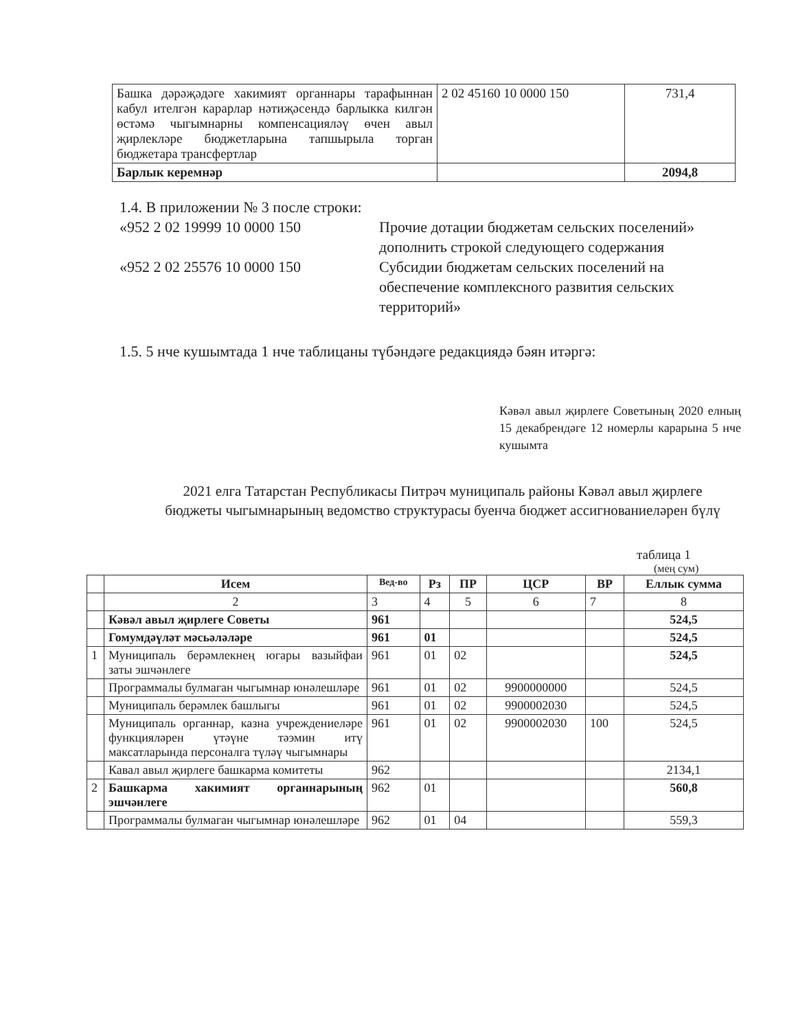| Башка дәрәҗәдәге хакимият органнары тарафыннан кабул ителгән карарлар нәтиҗәсендә барлыкка килгән өстәмә чыгымнарны компенсацияләү өчен авыл җирлекләре бюджетларына тапшырыла торган бюджетара трансфертлар | 2 02 45160 10 0000 150 | 731,4 |
| Барлык керемнәр | | 2094,8 |
1.4. В приложении № 3 после строки:
«952 2 02 19999 10 0000 150 Прочие дотации бюджетам сельских поселений»
дополнить строкой следующего содержания
«952 2 02 25576 10 0000 150 Субсидии бюджетам сельских поселений на обеспечение комплексного развития сельских территорий»
1.5. 5 нче кушымтада 1 нче таблицаны түбәндәге редакциядә бәян итәргә:
Кәвәл авыл җирлеге Советының 2020 елның 15 декабрендәге 12 номерлы карарына 5 нче кушымта
2021 елга Татарстан Республикасы Питрәч муниципаль районы Кәвәл авыл җирлеге бюджеты чыгымнарының ведомство структурасы буенча бюджет ассигнованиеләрен бүлү
таблица 1
(мең сум)
| | Исем | Вед-во | Рз | ПР | ЦСР | ВР | Еллык сумма |
| --- | --- | --- | --- | --- | --- | --- | --- |
| | 2 | 3 | 4 | 5 | 6 | 7 | 8 |
| | Кәвәл авыл җирлеге Советы | 961 | | | | | 524,5 |
| | Гомумдәүләт мәсьәләләре | 961 | 01 | | | | 524,5 |
| 1 | Муниципаль берәмлекнең югары вазыйфаи заты эшчәнлеге | 961 | 01 | 02 | | | 524,5 |
| | Программалы булмаган чыгымнар юнәлешләре | 961 | 01 | 02 | 9900000000 | | 524,5 |
| | Муниципаль берәмлек башлыгы | 961 | 01 | 02 | 9900002030 | | 524,5 |
| | Муниципаль органнар, казна учреждениеләре функцияләрен үтәүне тәэмин итү максатларында персоналга түләү чыгымнары | 961 | 01 | 02 | 9900002030 | 100 | 524,5 |
| | Кавал авыл җирлеге башкарма комитеты | 962 | | | | | 2134,1 |
| 2 | Башкарма хакимият органнарының эшчәнлеге | 962 | 01 | | | | 560,8 |
| | Программалы булмаган чыгымнар юнәлешләре | 962 | 01 | 04 | | | 559,3 |